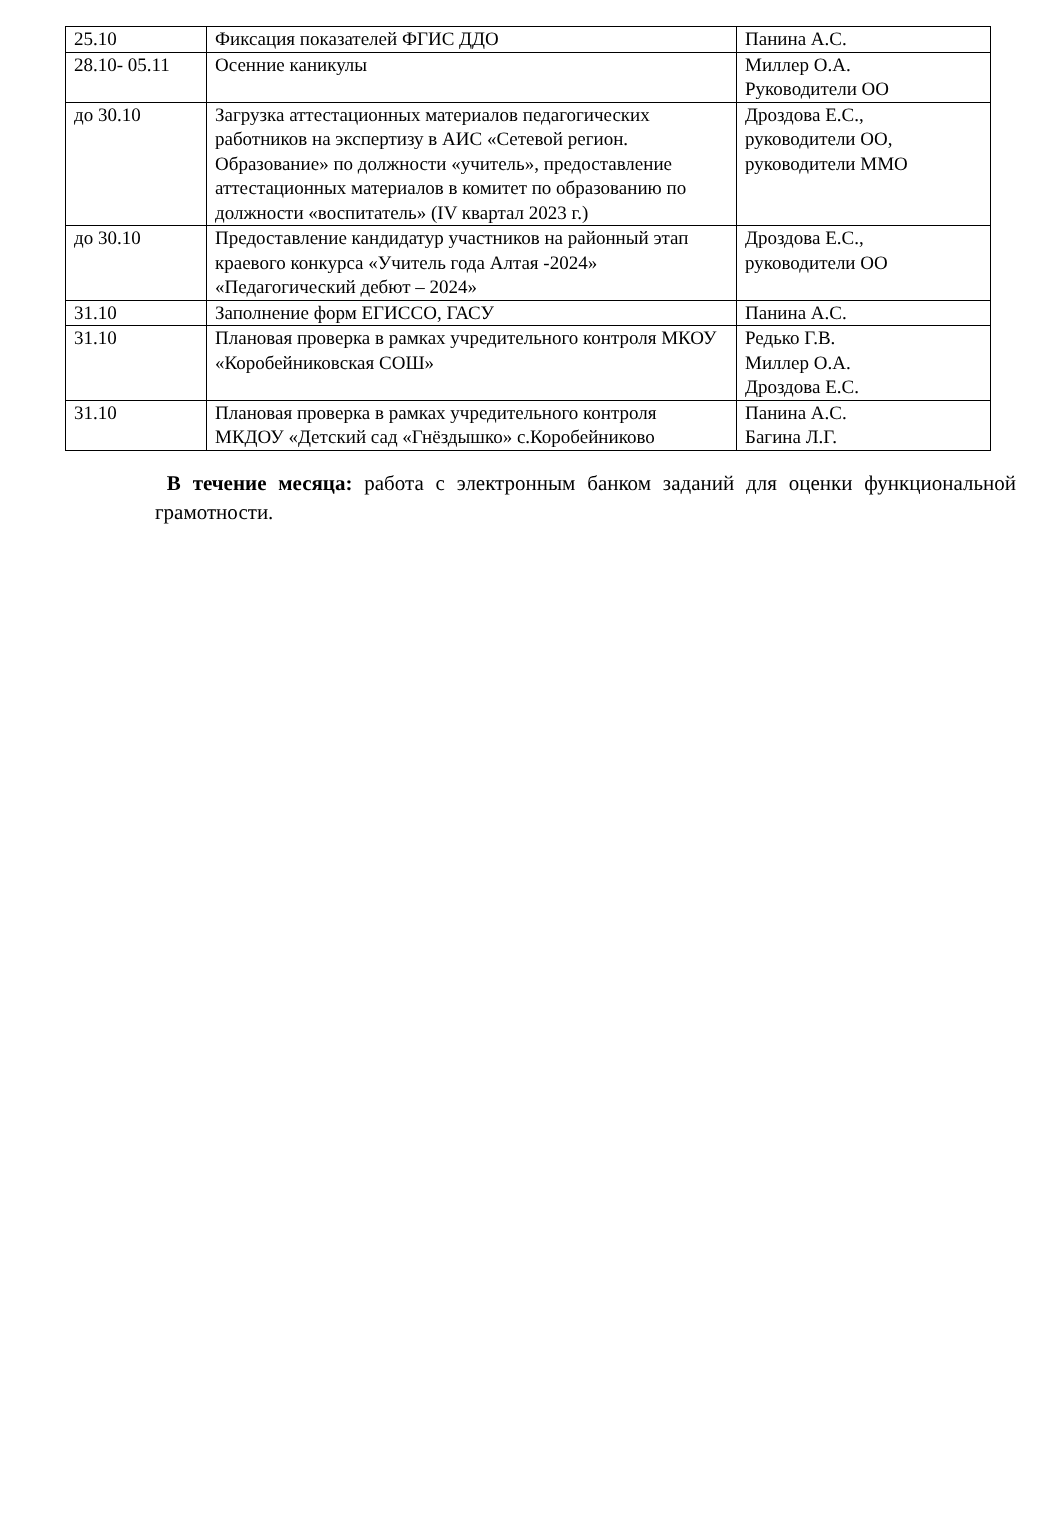| 25.10 | Фиксация показателей ФГИС ДДО | Панина А.С. |
| 28.10- 05.11 | Осенние каникулы | Миллер О.А. Руководители ОО |
| до 30.10 | Загрузка аттестационных материалов педагогических работников на экспертизу в АИС «Сетевой регион. Образование» по должности «учитель», предоставление аттестационных материалов в комитет по образованию по должности «воспитатель» (IV квартал 2023 г.) | Дроздова Е.С., руководители ОО, руководители ММО |
| до 30.10 | Предоставление кандидатур участников на районный этап краевого конкурса «Учитель года Алтая -2024» «Педагогический дебют – 2024» | Дроздова Е.С., руководители ОО |
| 31.10 | Заполнение форм ЕГИССО, ГАСУ | Панина А.С. |
| 31.10 | Плановая проверка в рамках учредительного контроля МКОУ «Коробейниковская СОШ» | Редько Г.В. Миллер О.А. Дроздова Е.С. |
| 31.10 | Плановая проверка в рамках учредительного контроля МКДОУ «Детский сад «Гнёздышко» с.Коробейниково | Панина А.С. Багина Л.Г. |
В течение месяца: работа с электронным банком заданий для оценки функциональной грамотности.